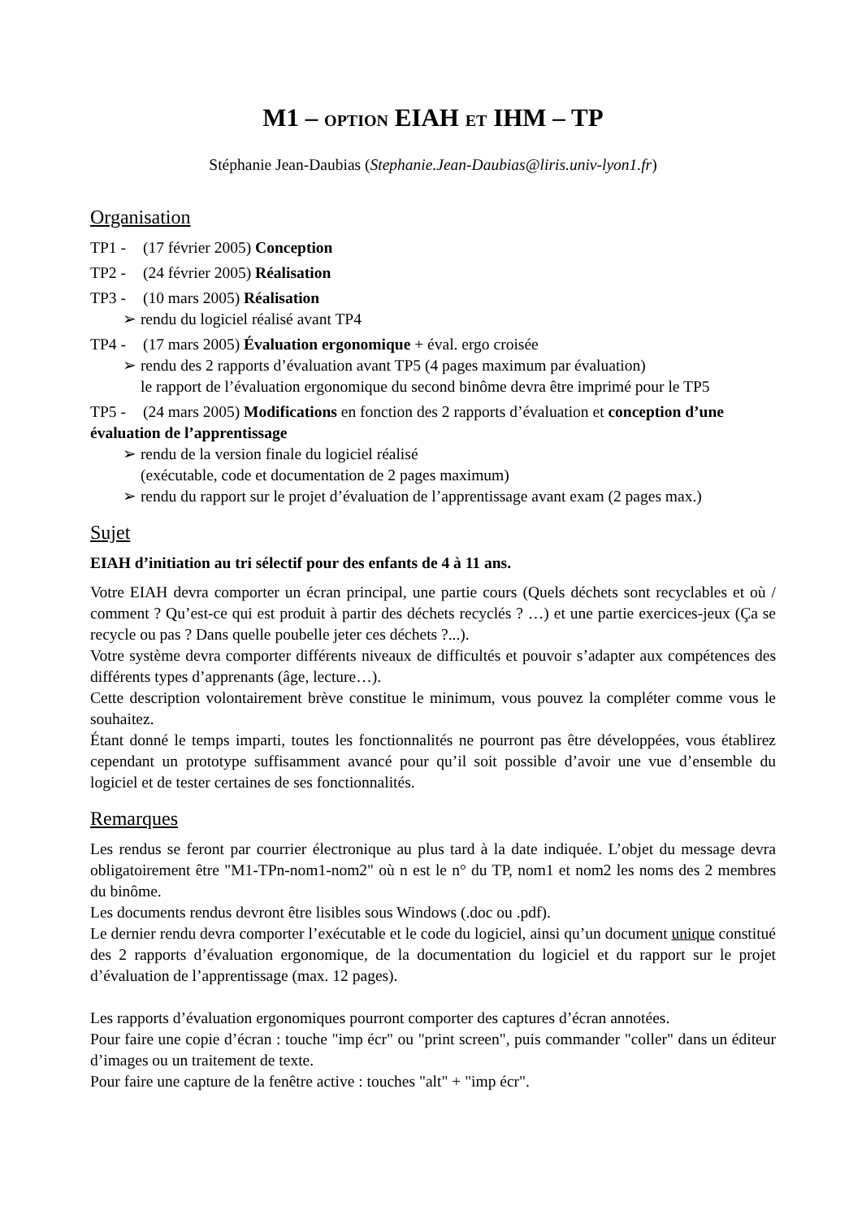M1 – OPTION EIAH ET IHM – TP
Stéphanie Jean-Daubias (Stephanie.Jean-Daubias@liris.univ-lyon1.fr)
Organisation
TP1 - (17 février 2005) Conception
TP2 - (24 février 2005) Réalisation
TP3 - (10 mars 2005) Réalisation
➢ rendu du logiciel réalisé avant TP4
TP4 - (17 mars 2005) Évaluation ergonomique + éval. ergo croisée
➢ rendu des 2 rapports d’évaluation avant TP5 (4 pages maximum par évaluation)
le rapport de l’évaluation ergonomique du second binôme devra être imprimé pour le TP5
TP5 - (24 mars 2005) Modifications en fonction des 2 rapports d’évaluation et conception d’une évaluation de l’apprentissage
➢ rendu de la version finale du logiciel réalisé
(exécutable, code et documentation de 2 pages maximum)
➢ rendu du rapport sur le projet d’évaluation de l’apprentissage avant exam (2 pages max.)
Sujet
EIAH d’initiation au tri sélectif pour des enfants de 4 à 11 ans.
Votre EIAH devra comporter un écran principal, une partie cours (Quels déchets sont recyclables et où / comment ? Qu’est-ce qui est produit à partir des déchets recyclés ? …) et une partie exercices-jeux (Ça se recycle ou pas ? Dans quelle poubelle jeter ces déchets ?...).
Votre système devra comporter différents niveaux de difficultés et pouvoir s’adapter aux compétences des différents types d’apprenants (âge, lecture…).
Cette description volontairement brève constitue le minimum, vous pouvez la compléter comme vous le souhaitez.
Étant donné le temps imparti, toutes les fonctionnalités ne pourront pas être développées, vous établirez cependant un prototype suffisamment avancé pour qu’il soit possible d’avoir une vue d’ensemble du logiciel et de tester certaines de ses fonctionnalités.
Remarques
Les rendus se feront par courrier électronique au plus tard à la date indiquée. L’objet du message devra obligatoirement être "M1-TPn-nom1-nom2" où n est le n° du TP, nom1 et nom2 les noms des 2 membres du binôme.
Les documents rendus devront être lisibles sous Windows (.doc ou .pdf).
Le dernier rendu devra comporter l’exécutable et le code du logiciel, ainsi qu’un document unique constitué des 2 rapports d’évaluation ergonomique, de la documentation du logiciel et du rapport sur le projet d’évaluation de l’apprentissage (max. 12 pages).
Les rapports d’évaluation ergonomiques pourront comporter des captures d’écran annotées.
Pour faire une copie d’écran : touche "imp écr" ou "print screen", puis commander "coller" dans un éditeur d’images ou un traitement de texte.
Pour faire une capture de la fenêtre active : touches "alt" + "imp écr".